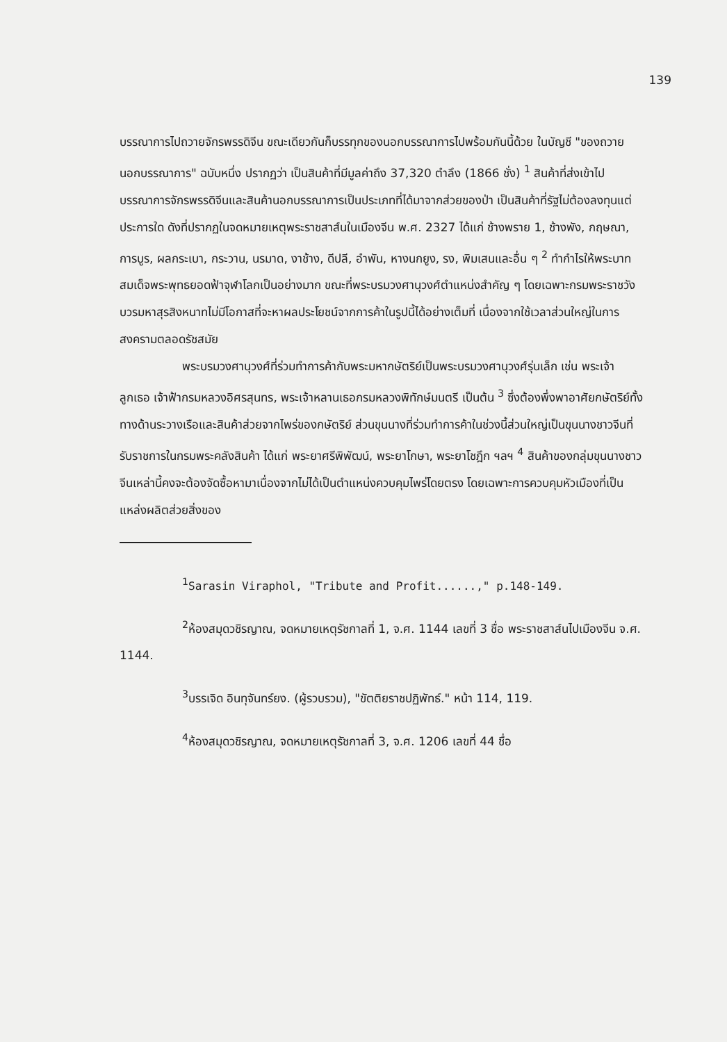139
บรรณาการไปถวายจักรพรรดิจีน ขณะเดียวกันก็บรรทุกของนอกบรรณาการไปพร้อมกันนี้ด้วย ในบัญชี "ของถวายนอกบรรณาการ" ฉบับหนึ่ง ปรากฏว่า เป็นสินค้าที่มีมูลค่าถึง 37,320 ตำลึง (1866 ชั่ง) <sup>1</sup> สินค้าที่ส่งเข้าไปบรรณาการจักรพรรดิจีนและสินค้านอกบรรณาการเป็นประเภทที่ได้มาจากส่วยของป่า เป็นสินค้าที่รัฐไม่ต้องลงทุนแต่ประการใด ดังที่ปรากฏในจดหมายเหตุพระราชสาส์นในเมืองจีน พ.ศ. 2327 ได้แก่ ช้างพราย 1, ช้างพัง, กฤษณา, การบูร, ผลกระเบา, กระวาน, นรมาด, งาช้าง, ดีปลี, อำพัน, หางนกยูง, รง, พิมเสนและอื่น ๆ <sup>2</sup> ทำกำไรให้พระบาทสมเด็จพระพุทธยอดฟ้าจุฬาโลกเป็นอย่างมาก ขณะที่พระบรมวงศานุวงศ์ตำแหน่งสำคัญ ๆ โดยเฉพาะกรมพระราชวังบวรมหาสุรสิงหนาทไม่มีโอกาสที่จะหาผลประโยชน์จากการค้าในรูปนี้ได้อย่างเต็มที่ เนื่องจากใช้เวลาส่วนใหญ่ในการสงครามตลอดรัชสมัย
พระบรมวงศานุวงศ์ที่ร่วมทำการค้ากับพระมหากษัตริย์เป็นพระบรมวงศานุวงศ์รุ่นเล็ก เช่น พระเจ้าลูกเธอ เจ้าฟ้ากรมหลวงอิศรสุนทร, พระเจ้าหลานเธอกรมหลวงพิทักษ์มนตรี เป็นต้น <sup>3</sup> ซึ่งต้องพึ่งพาอาศัยกษัตริย์ทั้งทางด้านระวางเรือและสินค้าส่วยจากไพร่ของกษัตริย์ ส่วนขุนนางที่ร่วมทำการค้าในช่วงนี้ส่วนใหญ่เป็นขุนนางชาวจีนที่รับราชการในกรมพระคลังสินค้า ได้แก่ พระยาศรีพิพัฒน์, พระยาโกษา, พระยาโชฎึก ฯลฯ <sup>4</sup> สินค้าของกลุ่มขุนนางชาวจีนเหล่านี้คงจะต้องจัดซื้อหามาเนื่องจากไม่ได้เป็นตำแหน่งควบคุมไพร่โดยตรง โดยเฉพาะการควบคุมหัวเมืองที่เป็นแหล่งผลิตส่วยสิ่งของ
<sup>1</sup> Sarasin Viraphol, "Tribute and Profit......," p.148-149.
<sup>2</sup> ห้องสมุดวชิรญาณ, จดหมายเหตุรัชกาลที่ 1, จ.ศ. 1144 เลขที่ 3 ชื่อ พระราชสาส์นไปเมืองจีน จ.ศ. 1144.
<sup>3</sup> บรรเจิด อินทุจันทร์ยง. (ผู้รวบรวม), "ขัตติยราชปฏิพัทธ์." หน้า 114, 119.
<sup>4</sup> ห้องสมุดวชิรญาณ, จดหมายเหตุรัชกาลที่ 3, จ.ศ. 1206 เลขที่ 44 ชื่อ